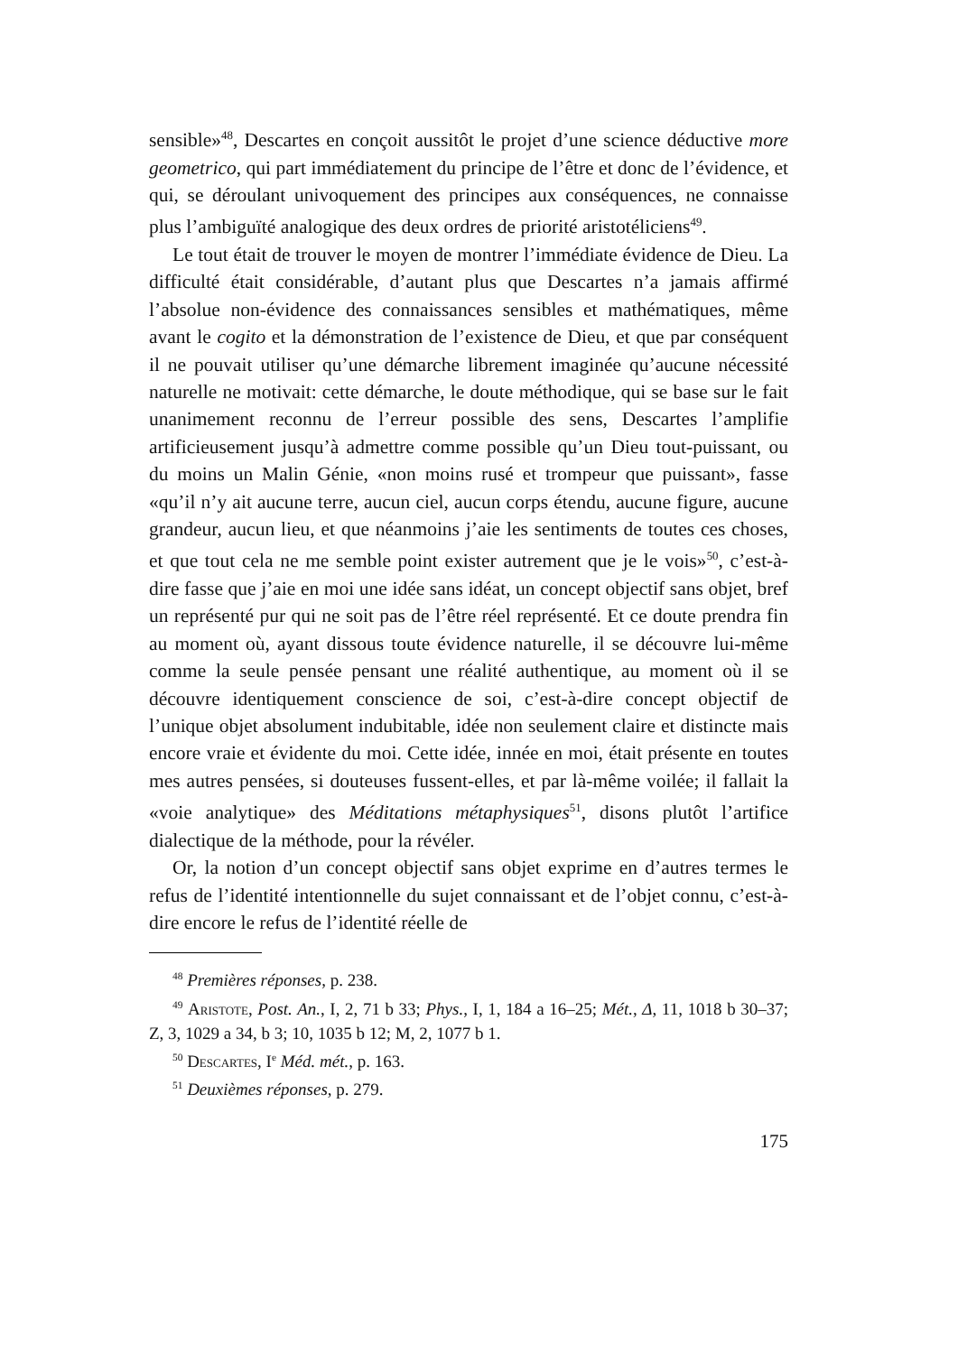sensible»<sup>48</sup>, Descartes en conçoit aussitôt le projet d’une science déductive more geometrico, qui part immédiatement du principe de l’être et donc de l’évidence, et qui, se déroulant univoquement des principes aux conséquences, ne connaisse plus l’ambiguïté analogique des deux ordres de priorité aristotéliciens<sup>49</sup>.
Le tout était de trouver le moyen de montrer l’immédiate évidence de Dieu. La difficulté était considérable, d’autant plus que Descartes n’a jamais affirmé l’absolue non-évidence des connaissances sensibles et mathématiques, même avant le cogito et la démonstration de l’existence de Dieu, et que par conséquent il ne pouvait utiliser qu’une démarche librement imaginée qu’aucune nécessité naturelle ne motivait: cette démarche, le doute méthodique, qui se base sur le fait unanimement reconnu de l’erreur possible des sens, Descartes l’amplifie artificieusement jusqu’à admettre comme possible qu’un Dieu tout-puissant, ou du moins un Malin Génie, «non moins rusé et trompeur que puissant», fasse «qu’il n’y ait aucune terre, aucun ciel, aucun corps étendu, aucune figure, aucune grandeur, aucun lieu, et que néanmoins j’aie les sentiments de toutes ces choses, et que tout cela ne me semble point exister autrement que je le vois»<sup>50</sup>, c’est-à-dire fasse que j’aie en moi une idée sans idéat, un concept objectif sans objet, bref un représenté pur qui ne soit pas de l’être réel représenté. Et ce doute prendra fin au moment où, ayant dissous toute évidence naturelle, il se découvre lui-même comme la seule pensée pensant une réalité authentique, au moment où il se découvre identiquement conscience de soi, c’est-à-dire concept objectif de l’unique objet absolument indubitable, idée non seulement claire et distincte mais encore vraie et évidente du moi. Cette idée, innée en moi, était présente en toutes mes autres pensées, si douteuses fussent-elles, et par là-même voilée; il fallait la «voie analytique» des Méditations métaphysiques<sup>51</sup>, disons plutôt l’artifice dialectique de la méthode, pour la révéler.
Or, la notion d’un concept objectif sans objet exprime en d’autres termes le refus de l’identité intentionnelle du sujet connaissant et de l’objet connu, c’est-à-dire encore le refus de l’identité réelle de
<sup>48</sup> Premières réponses, p. 238.
<sup>49</sup> Aristote, Post. An., I, 2, 71 b 33; Phys., I, 1, 184 a 16–25; Mét., Δ, 11, 1018 b 30–37; Z, 3, 1029 a 34, b 3; 10, 1035 b 12; M, 2, 1077 b 1.
<sup>50</sup> Descartes, I<sup>e</sup> Méd. mét., p. 163.
<sup>51</sup> Deuxièmes réponses, p. 279.
175